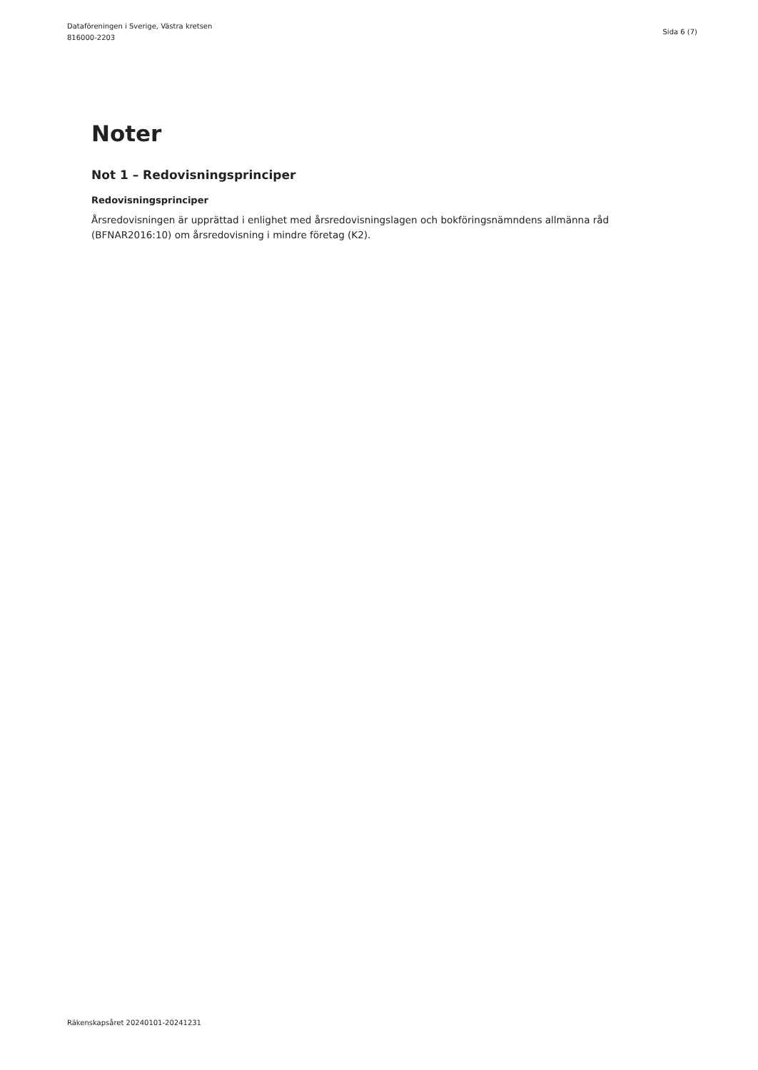Dataföreningen i Sverige, Västra kretsen
816000-2203
Sida 6 (7)
Noter
Not 1 – Redovisningsprinciper
Redovisningsprinciper
Årsredovisningen är upprättad i enlighet med årsredovisningslagen och bokföringsnämndens allmänna råd (BFNAR2016:10) om årsredovisning i mindre företag (K2).
Räkenskapsåret 20240101-20241231